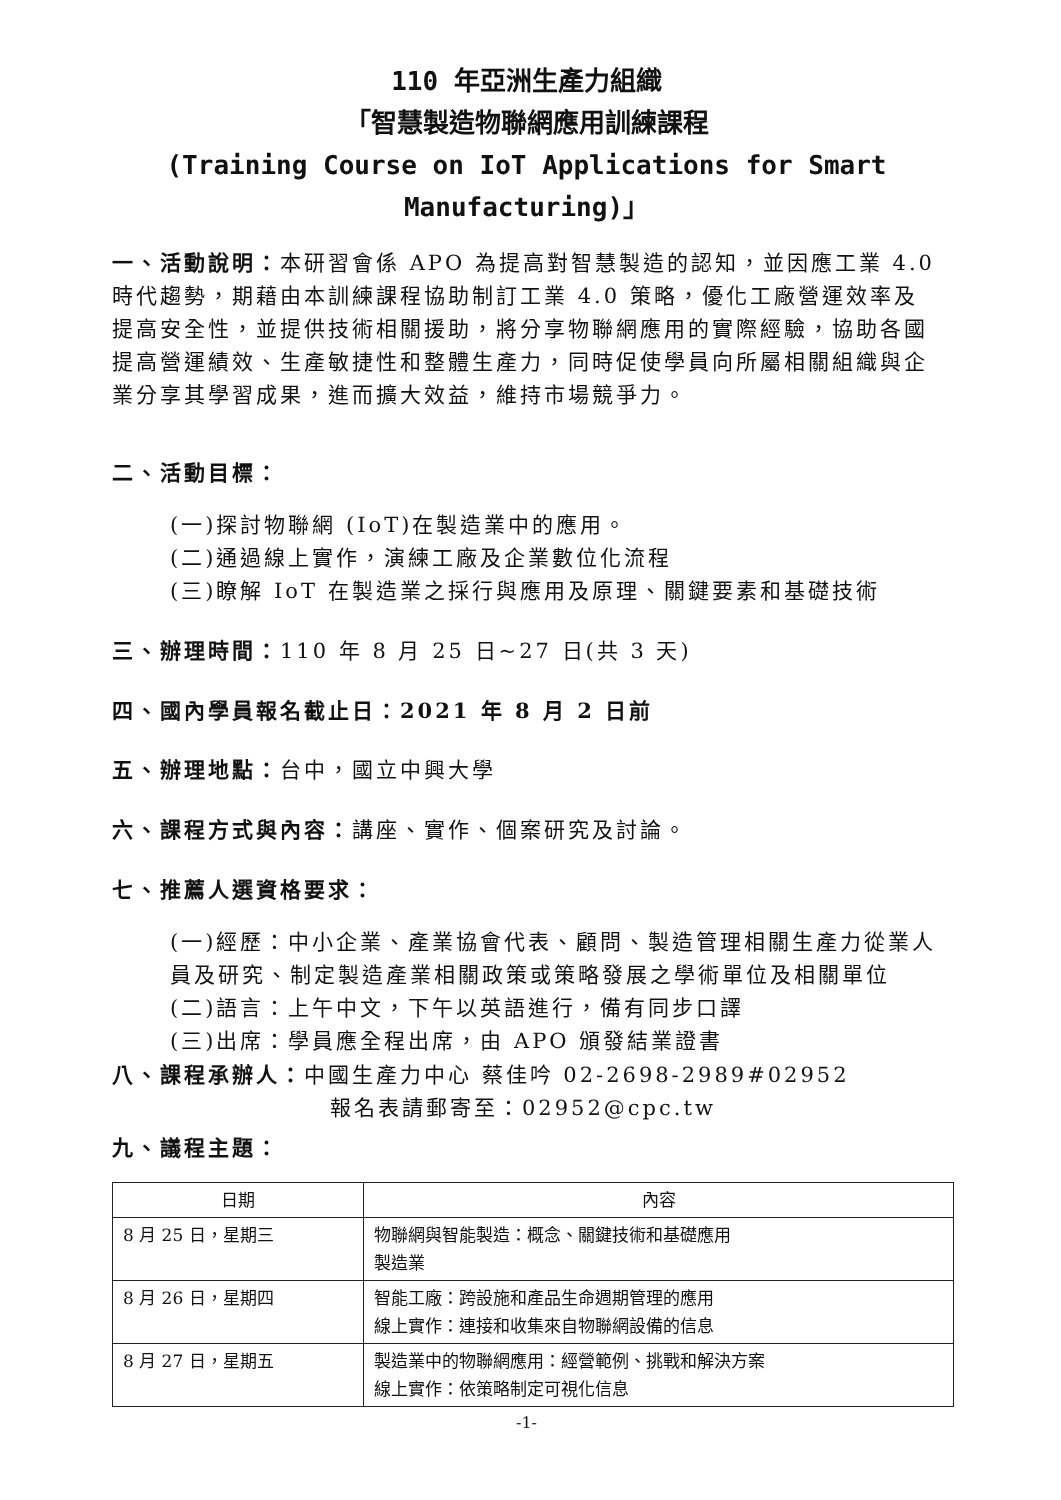110 年亞洲生產力組織
「智慧製造物聯網應用訓練課程
(Training Course on IoT Applications for Smart Manufacturing)」
一、活動說明：本研習會係 APO 為提高對智慧製造的認知，並因應工業 4.0 時代趨勢，期藉由本訓練課程協助制訂工業 4.0 策略，優化工廠營運效率及提高安全性，並提供技術相關援助，將分享物聯網應用的實際經驗，協助各國提高營運績效、生產敏捷性和整體生產力，同時促使學員向所屬相關組織與企業分享其學習成果，進而擴大效益，維持市場競爭力。
二、活動目標：
(一)探討物聯網 (IoT)在製造業中的應用。
(二)通過線上實作，演練工廠及企業數位化流程
(三)瞭解 IoT 在製造業之採行與應用及原理、關鍵要素和基礎技術
三、辦理時間：110 年 8 月 25 日~27 日(共 3 天)
四、國內學員報名截止日：2021 年 8 月 2 日前
五、辦理地點：台中，國立中興大學
六、課程方式與內容：講座、實作、個案研究及討論。
七、推薦人選資格要求：
(一)經歷：中小企業、產業協會代表、顧問、製造管理相關生產力從業人員及研究、制定製造產業相關政策或策略發展之學術單位及相關單位
(二)語言：上午中文，下午以英語進行，備有同步口譯
(三)出席：學員應全程出席，由 APO 頒發結業證書
八、課程承辦人：中國生產力中心 蔡佳吟 02-2698-2989#02952
報名表請郵寄至：02952@cpc.tw
九、議程主題：
| 日期 | 內容 |
| --- | --- |
| 8 月 25 日，星期三 | 物聯網與智能製造：概念、關鍵技術和基礎應用 製造業 |
| 8 月 26 日，星期四 | 智能工廠：跨設施和產品生命週期管理的應用 線上實作：連接和收集來自物聯網設備的信息 |
| 8 月 27 日，星期五 | 製造業中的物聯網應用：經營範例、挑戰和解決方案 線上實作：依策略制定可視化信息 |
-1-